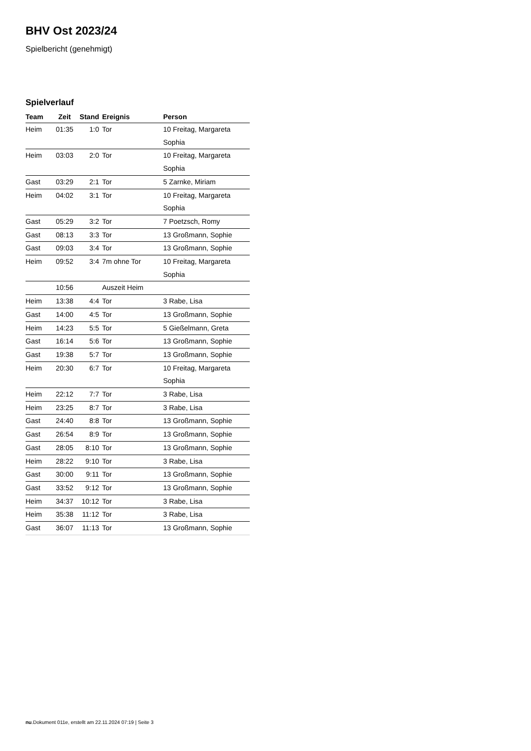BHV Ost 2023/24
Spielbericht (genehmigt)
Spielverlauf
| Team | Zeit | Stand | Ereignis | Person |
| --- | --- | --- | --- | --- |
| Heim | 01:35 | 1:0 | Tor | 10 Freitag, Margareta Sophia |
| Heim | 03:03 | 2:0 | Tor | 10 Freitag, Margareta Sophia |
| Gast | 03:29 | 2:1 | Tor | 5 Zarnke, Miriam |
| Heim | 04:02 | 3:1 | Tor | 10 Freitag, Margareta Sophia |
| Gast | 05:29 | 3:2 | Tor | 7 Poetzsch, Romy |
| Gast | 08:13 | 3:3 | Tor | 13 Großmann, Sophie |
| Gast | 09:03 | 3:4 | Tor | 13 Großmann, Sophie |
| Heim | 09:52 | 3:4 | 7m ohne Tor | 10 Freitag, Margareta Sophia |
| | 10:56 | | Auszeit Heim | |
| Heim | 13:38 | 4:4 | Tor | 3 Rabe, Lisa |
| Gast | 14:00 | 4:5 | Tor | 13 Großmann, Sophie |
| Heim | 14:23 | 5:5 | Tor | 5 Gießelmann, Greta |
| Gast | 16:14 | 5:6 | Tor | 13 Großmann, Sophie |
| Gast | 19:38 | 5:7 | Tor | 13 Großmann, Sophie |
| Heim | 20:30 | 6:7 | Tor | 10 Freitag, Margareta Sophia |
| Heim | 22:12 | 7:7 | Tor | 3 Rabe, Lisa |
| Heim | 23:25 | 8:7 | Tor | 3 Rabe, Lisa |
| Gast | 24:40 | 8:8 | Tor | 13 Großmann, Sophie |
| Gast | 26:54 | 8:9 | Tor | 13 Großmann, Sophie |
| Gast | 28:05 | 8:10 | Tor | 13 Großmann, Sophie |
| Heim | 28:22 | 9:10 | Tor | 3 Rabe, Lisa |
| Gast | 30:00 | 9:11 | Tor | 13 Großmann, Sophie |
| Gast | 33:52 | 9:12 | Tor | 13 Großmann, Sophie |
| Heim | 34:37 | 10:12 | Tor | 3 Rabe, Lisa |
| Heim | 35:38 | 11:12 | Tor | 3 Rabe, Lisa |
| Gast | 36:07 | 11:13 | Tor | 13 Großmann, Sophie |
nu.Dokument 011e, erstellt am 22.11.2024 07:19 | Seite 3